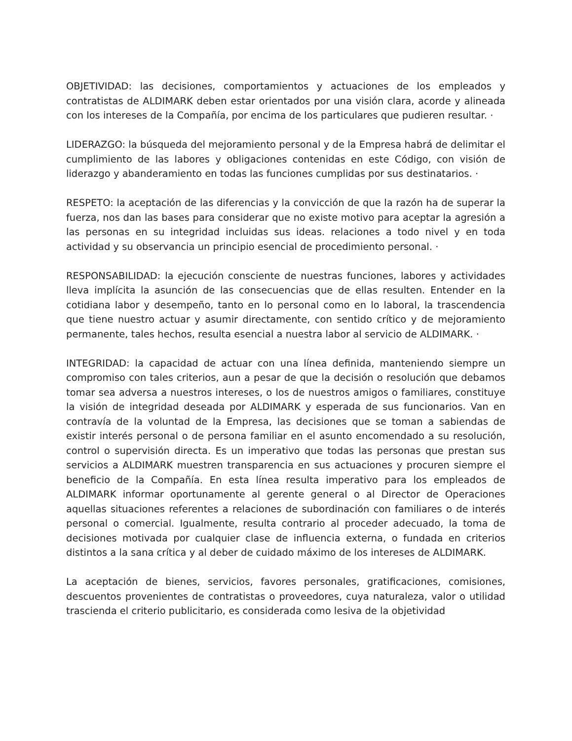OBJETIVIDAD: las decisiones, comportamientos y actuaciones de los empleados y contratistas de ALDIMARK deben estar orientados por una visión clara, acorde y alineada con los intereses de la Compañía, por encima de los particulares que pudieren resultar. ·
LIDERAZGO: la búsqueda del mejoramiento personal y de la Empresa habrá de delimitar el cumplimiento de las labores y obligaciones contenidas en este Código, con visión de liderazgo y abanderamiento en todas las funciones cumplidas por sus destinatarios. ·
RESPETO: la aceptación de las diferencias y la convicción de que la razón ha de superar la fuerza, nos dan las bases para considerar que no existe motivo para aceptar la agresión a las personas en su integridad incluidas sus ideas. relaciones a todo nivel y en toda actividad y su observancia un principio esencial de procedimiento personal. ·
RESPONSABILIDAD: la ejecución consciente de nuestras funciones, labores y actividades lleva implícita la asunción de las consecuencias que de ellas resulten. Entender en la cotidiana labor y desempeño, tanto en lo personal como en lo laboral, la trascendencia que tiene nuestro actuar y asumir directamente, con sentido crítico y de mejoramiento permanente, tales hechos, resulta esencial a nuestra labor al servicio de ALDIMARK. ·
INTEGRIDAD: la capacidad de actuar con una línea definida, manteniendo siempre un compromiso con tales criterios, aun a pesar de que la decisión o resolución que debamos tomar sea adversa a nuestros intereses, o los de nuestros amigos o familiares, constituye la visión de integridad deseada por ALDIMARK y esperada de sus funcionarios. Van en contravía de la voluntad de la Empresa, las decisiones que se toman a sabiendas de existir interés personal o de persona familiar en el asunto encomendado a su resolución, control o supervisión directa. Es un imperativo que todas las personas que prestan sus servicios a ALDIMARK muestren transparencia en sus actuaciones y procuren siempre el beneficio de la Compañía. En esta línea resulta imperativo para los empleados de ALDIMARK informar oportunamente al gerente general o al Director de Operaciones aquellas situaciones referentes a relaciones de subordinación con familiares o de interés personal o comercial. Igualmente, resulta contrario al proceder adecuado, la toma de decisiones motivada por cualquier clase de influencia externa, o fundada en criterios distintos a la sana crítica y al deber de cuidado máximo de los intereses de ALDIMARK.
La aceptación de bienes, servicios, favores personales, gratificaciones, comisiones, descuentos provenientes de contratistas o proveedores, cuya naturaleza, valor o utilidad trascienda el criterio publicitario, es considerada como lesiva de la objetividad